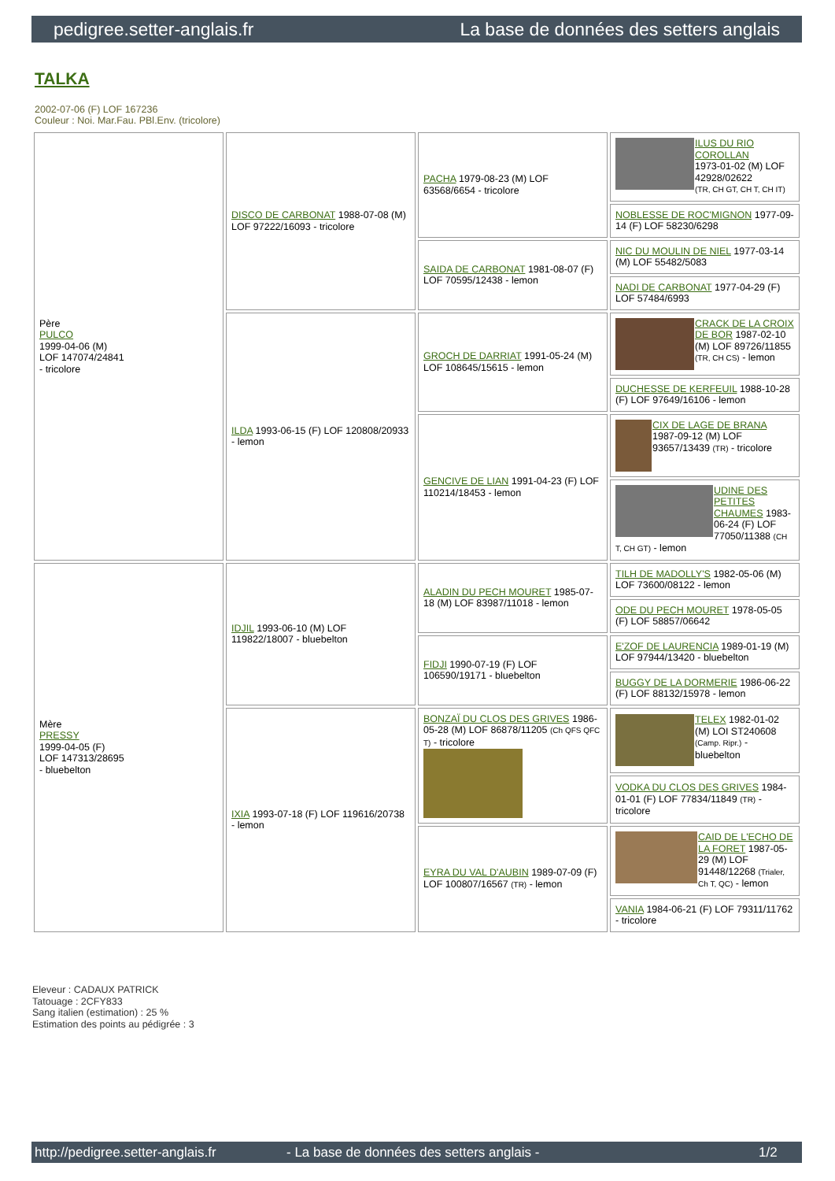pedigree.setter-anglais.fr La base de données des setters anglais
TALKA
2002-07-06 (F) LOF 167236
Couleur : Noi. Mar.Fau. PBl.Env. (tricolore)
| Père PULCO 1999-04-06 (M) LOF 147074/24841 - tricolore | DISCO DE CARBONAT 1988-07-08 (M) LOF 97222/16093 - tricolore | PACHA 1979-08-23 (M) LOF 63568/6654 - tricolore | ILUS DU RIO COROLLAN 1973-01-02 (M) LOF 42928/02622 (TR, CH GT, CH T, CH IT) |
| | | | NOBLESSE DE ROC'MIGNON 1977-09-14 (F) LOF 58230/6298 |
| | | SAIDA DE CARBONAT 1981-08-07 (F) LOF 70595/12438 - lemon | NIC DU MOULIN DE NIEL 1977-03-14 (M) LOF 55482/5083 |
| | | | NADI DE CARBONAT 1977-04-29 (F) LOF 57484/6993 |
| | ILDA 1993-06-15 (F) LOF 120808/20933 - lemon | GROCH DE DARRIAT 1991-05-24 (M) LOF 108645/15615 - lemon | CRACK DE LA CROIX DE BOR 1987-02-10 (M) LOF 89726/11855 (TR, CH CS) - lemon |
| | | | DUCHESSE DE KERFEUIL 1988-10-28 (F) LOF 97649/16106 - lemon |
| | | GENCIVE DE LIAN 1991-04-23 (F) LOF 110214/18453 - lemon | CIX DE LAGE DE BRANA 1987-09-12 (M) LOF 93657/13439 (TR) - tricolore |
| | | | UDINE DES PETITES CHAUMES 1983-06-24 (F) LOF 77050/11388 (CH T, CH GT) - lemon |
| Mère PRESSY 1999-04-05 (F) LOF 147313/28695 - bluebelton | IDJIL 1993-06-10 (M) LOF 119822/18007 - bluebelton | ALADIN DU PECH MOURET 1985-07-18 (M) LOF 83987/11018 - lemon | TILH DE MADOLLY'S 1982-05-06 (M) LOF 73600/08122 - lemon |
| | | | ODE DU PECH MOURET 1978-05-05 (F) LOF 58857/06642 |
| | | FIDJI 1990-07-19 (F) LOF 106590/19171 - bluebelton | E'ZOF DE LAURENCIA 1989-01-19 (M) LOF 97944/13420 - bluebelton |
| | | | BUGGY DE LA DORMERIE 1986-06-22 (F) LOF 88132/15978 - lemon |
| | IXIA 1993-07-18 (F) LOF 119616/20738 - lemon | BONZAÏ DU CLOS DES GRIVES 1986-05-28 (M) LOF 86878/11205 (Ch QFS QFC T) - tricolore | TELEX 1982-01-02 (M) LOI ST240608 (Camp. Ripr.) - bluebelton |
| | | | VODKA DU CLOS DES GRIVES 1984-01-01 (F) LOF 77834/11849 (TR) - tricolore |
| | | EYRA DU VAL D'AUBIN 1989-07-09 (F) LOF 100807/16567 (TR) - lemon | CAID DE L'ECHO DE LA FORET 1987-05-29 (M) LOF 91448/12268 (Trialer, Ch T, QC) - lemon |
| | | | VANIA 1984-06-21 (F) LOF 79311/11762 - tricolore |
Eleveur : CADAUX PATRICK
Tatouage : 2CFY833
Sang italien (estimation) : 25 %
Estimation des points au pédigrée : 3
http://pedigree.setter-anglais.fr - La base de données des setters anglais - 1/2